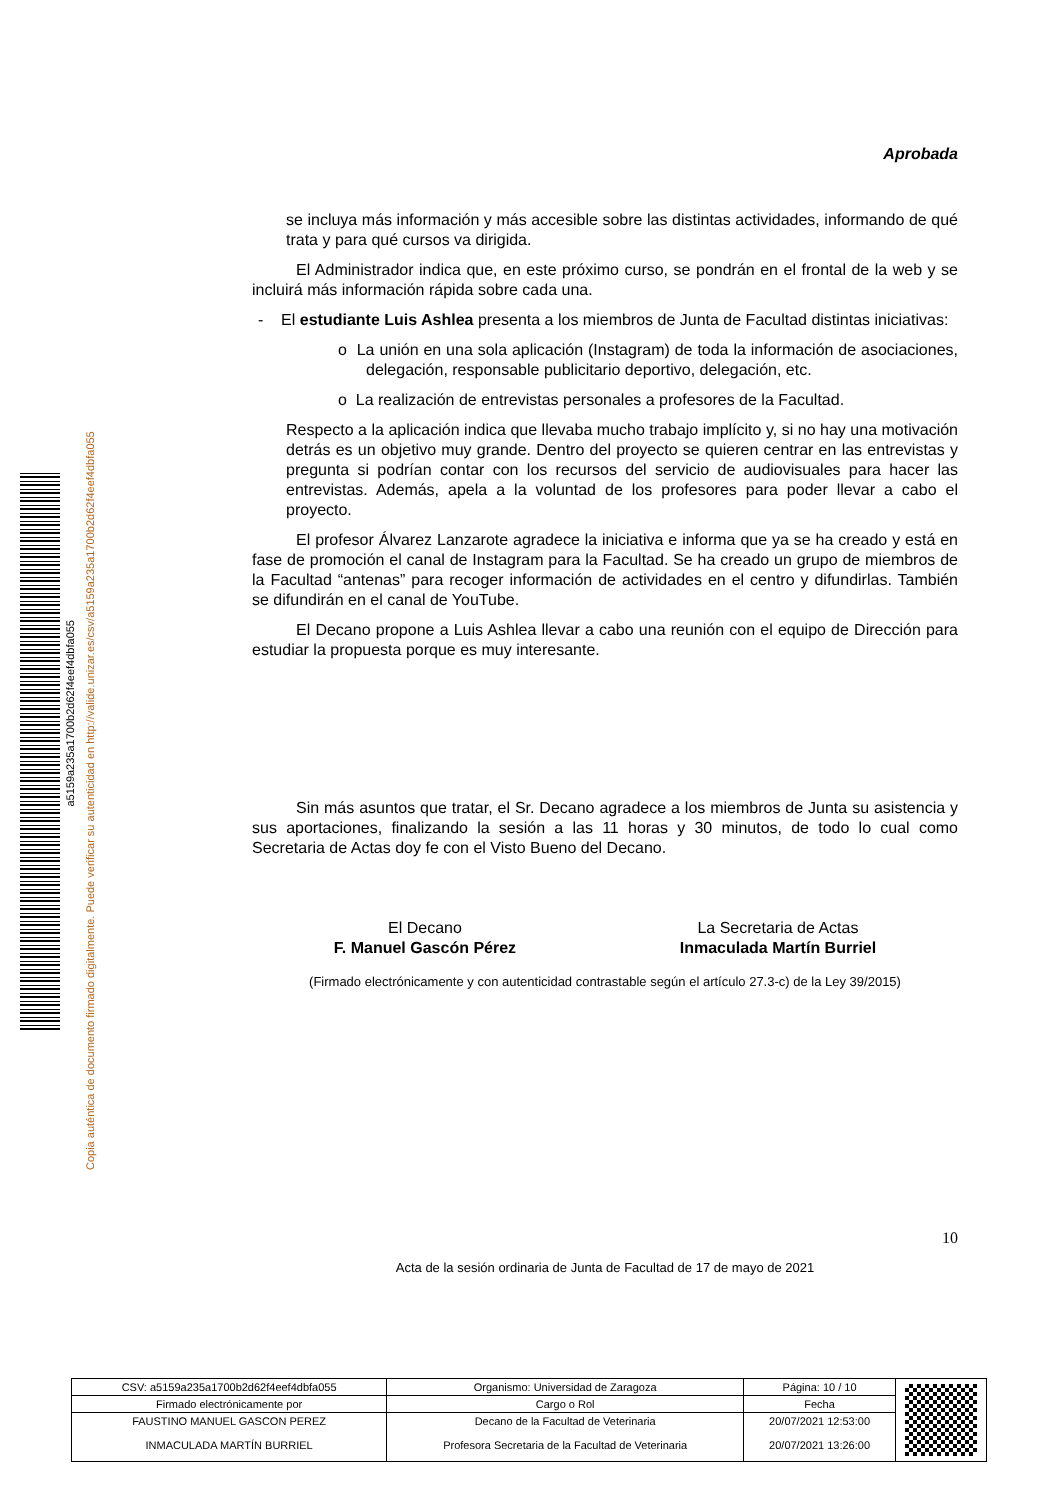a5159a235a1700b2d62f4eef4dbfa055
Copia auténtica de documento firmado digitalmente. Puede verificar su autenticidad en http://valide.unizar.es/csv/a5159a235a1700b2d62f4eef4dbfa055
Aprobada
se incluya más información y más accesible sobre las distintas actividades, informando de qué trata y para qué cursos va dirigida.
El Administrador indica que, en este próximo curso, se pondrán en el frontal de la web y se incluirá más información rápida sobre cada una.
- El estudiante Luis Ashlea presenta a los miembros de Junta de Facultad distintas iniciativas:
o La unión en una sola aplicación (Instagram) de toda la información de asociaciones, delegación, responsable publicitario deportivo, delegación, etc.
o La realización de entrevistas personales a profesores de la Facultad.
Respecto a la aplicación indica que llevaba mucho trabajo implícito y, si no hay una motivación detrás es un objetivo muy grande. Dentro del proyecto se quieren centrar en las entrevistas y pregunta si podrían contar con los recursos del servicio de audiovisuales para hacer las entrevistas. Además, apela a la voluntad de los profesores para poder llevar a cabo el proyecto.
El profesor Álvarez Lanzarote agradece la iniciativa e informa que ya se ha creado y está en fase de promoción el canal de Instagram para la Facultad. Se ha creado un grupo de miembros de la Facultad “antenas” para recoger información de actividades en el centro y difundirlas. También se difundirán en el canal de YouTube.
El Decano propone a Luis Ashlea llevar a cabo una reunión con el equipo de Dirección para estudiar la propuesta porque es muy interesante.
Sin más asuntos que tratar, el Sr. Decano agradece a los miembros de Junta su asistencia y sus aportaciones, finalizando la sesión a las 11 horas y 30 minutos, de todo lo cual como Secretaria de Actas doy fe con el Visto Bueno del Decano.
El Decano
F. Manuel Gascón Pérez
La Secretaria de Actas
Inmaculada Martín Burriel
(Firmado electrónicamente y con autenticidad contrastable según el artículo 27.3-c) de la Ley 39/2015)
10
Acta de la sesión ordinaria de Junta de Facultad de 17 de mayo de 2021
| CSV: a5159a235a1700b2d62f4eef4dbfa055 | Organismo: Universidad de Zaragoza | Página: 10 / 10 | |
| Firmado electrónicamente por | Cargo o Rol | Fecha | |
| FAUSTINO MANUEL GASCON PEREZ | Decano de la Facultad de Veterinaria | 20/07/2021 12:53:00 | |
| INMACULADA MARTÍN BURRIEL | Profesora Secretaria de la Facultad de Veterinaria | 20/07/2021 13:26:00 | |